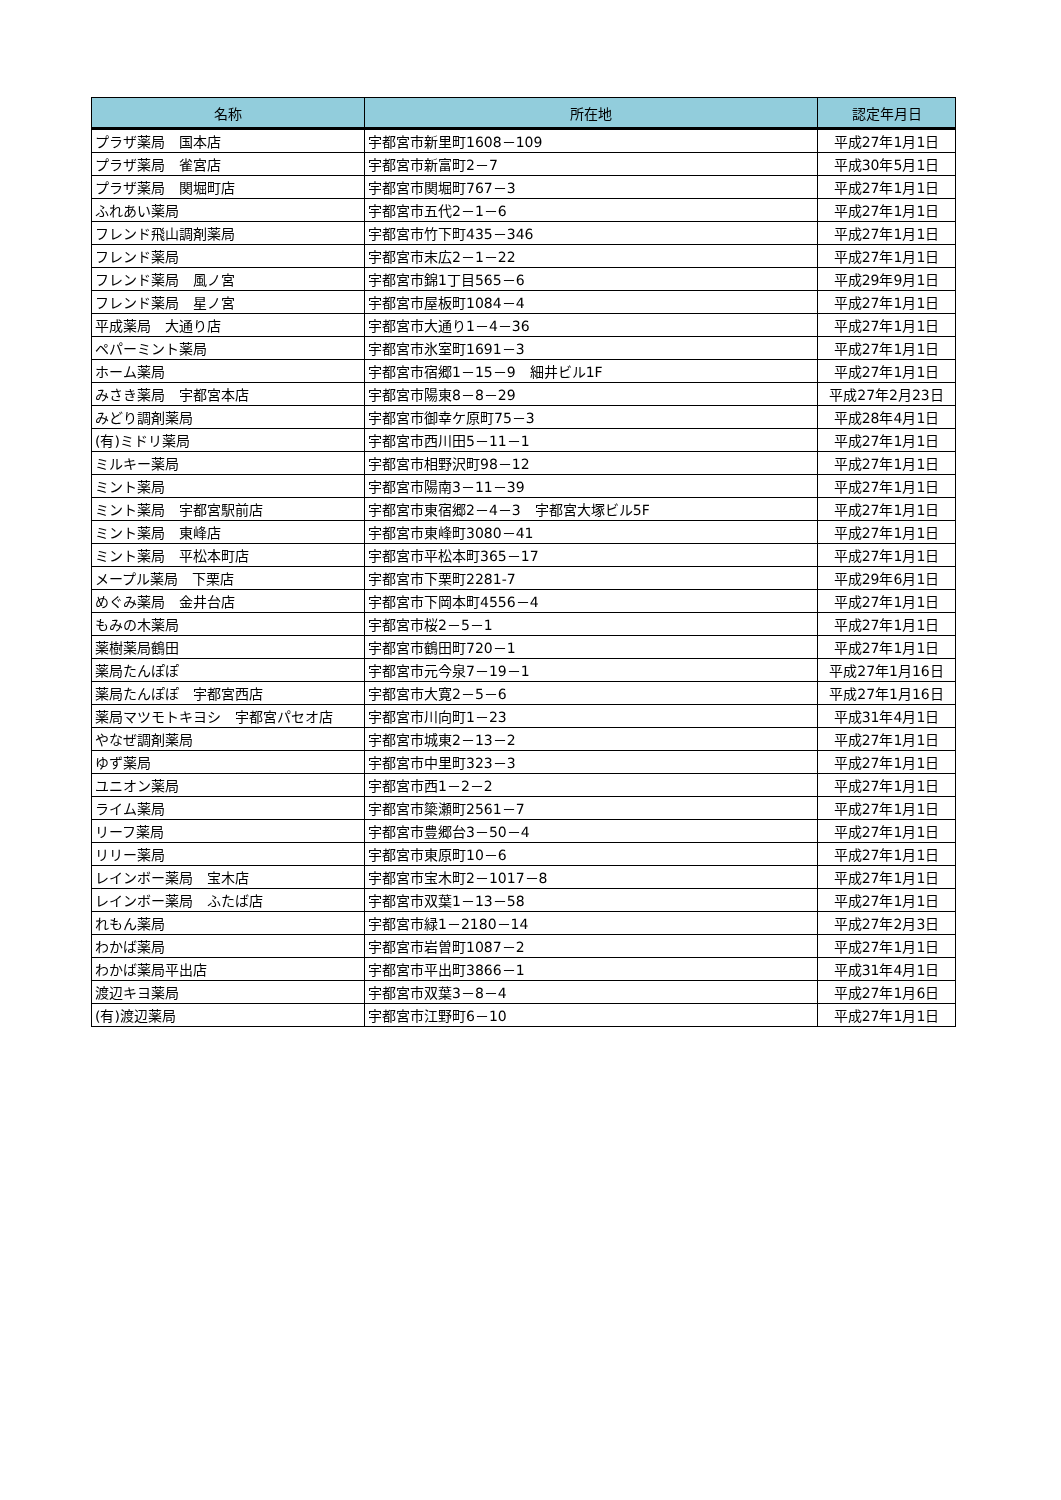| 名称 | 所在地 | 認定年月日 |
| --- | --- | --- |
| プラザ薬局 国本店 | 宇都宮市新里町1608－109 | 平成27年1月1日 |
| プラザ薬局 雀宮店 | 宇都宮市新富町2－7 | 平成30年5月1日 |
| プラザ薬局 関堀町店 | 宇都宮市関堀町767－3 | 平成27年1月1日 |
| ふれあい薬局 | 宇都宮市五代2－1－6 | 平成27年1月1日 |
| フレンド飛山調剤薬局 | 宇都宮市竹下町435－346 | 平成27年1月1日 |
| フレンド薬局 | 宇都宮市末広2－1－22 | 平成27年1月1日 |
| フレンド薬局 風ノ宮 | 宇都宮市錦1丁目565－6 | 平成29年9月1日 |
| フレンド薬局 星ノ宮 | 宇都宮市屋板町1084－4 | 平成27年1月1日 |
| 平成薬局 大通り店 | 宇都宮市大通り1－4－36 | 平成27年1月1日 |
| ペパーミント薬局 | 宇都宮市氷室町1691－3 | 平成27年1月1日 |
| ホーム薬局 | 宇都宮市宿郷1－15－9 細井ビル1F | 平成27年1月1日 |
| みさき薬局 宇都宮本店 | 宇都宮市陽東8－8－29 | 平成27年2月23日 |
| みどり調剤薬局 | 宇都宮市御幸ケ原町75－3 | 平成28年4月1日 |
| (有)ミドリ薬局 | 宇都宮市西川田5－11－1 | 平成27年1月1日 |
| ミルキー薬局 | 宇都宮市相野沢町98－12 | 平成27年1月1日 |
| ミント薬局 | 宇都宮市陽南3－11－39 | 平成27年1月1日 |
| ミント薬局 宇都宮駅前店 | 宇都宮市東宿郷2－4－3 宇都宮大塚ビル5F | 平成27年1月1日 |
| ミント薬局 東峰店 | 宇都宮市東峰町3080－41 | 平成27年1月1日 |
| ミント薬局 平松本町店 | 宇都宮市平松本町365－17 | 平成27年1月1日 |
| メープル薬局 下栗店 | 宇都宮市下栗町2281-7 | 平成29年6月1日 |
| めぐみ薬局 金井台店 | 宇都宮市下岡本町4556－4 | 平成27年1月1日 |
| もみの木薬局 | 宇都宮市桜2－5－1 | 平成27年1月1日 |
| 薬樹薬局鶴田 | 宇都宮市鶴田町720－1 | 平成27年1月1日 |
| 薬局たんぽぽ | 宇都宮市元今泉7－19－1 | 平成27年1月16日 |
| 薬局たんぽぽ 宇都宮西店 | 宇都宮市大寛2－5－6 | 平成27年1月16日 |
| 薬局マツモトキヨシ 宇都宮パセオ店 | 宇都宮市川向町1－23 | 平成31年4月1日 |
| やなぜ調剤薬局 | 宇都宮市城東2－13－2 | 平成27年1月1日 |
| ゆず薬局 | 宇都宮市中里町323－3 | 平成27年1月1日 |
| ユニオン薬局 | 宇都宮市西1－2－2 | 平成27年1月1日 |
| ライム薬局 | 宇都宮市簗瀬町2561－7 | 平成27年1月1日 |
| リーフ薬局 | 宇都宮市豊郷台3－50－4 | 平成27年1月1日 |
| リリー薬局 | 宇都宮市東原町10－6 | 平成27年1月1日 |
| レインボー薬局 宝木店 | 宇都宮市宝木町2－1017－8 | 平成27年1月1日 |
| レインボー薬局 ふたば店 | 宇都宮市双葉1－13－58 | 平成27年1月1日 |
| れもん薬局 | 宇都宮市緑1－2180－14 | 平成27年2月3日 |
| わかば薬局 | 宇都宮市岩曽町1087－2 | 平成27年1月1日 |
| わかば薬局平出店 | 宇都宮市平出町3866－1 | 平成31年4月1日 |
| 渡辺キヨ薬局 | 宇都宮市双葉3－8－4 | 平成27年1月6日 |
| (有)渡辺薬局 | 宇都宮市江野町6－10 | 平成27年1月1日 |